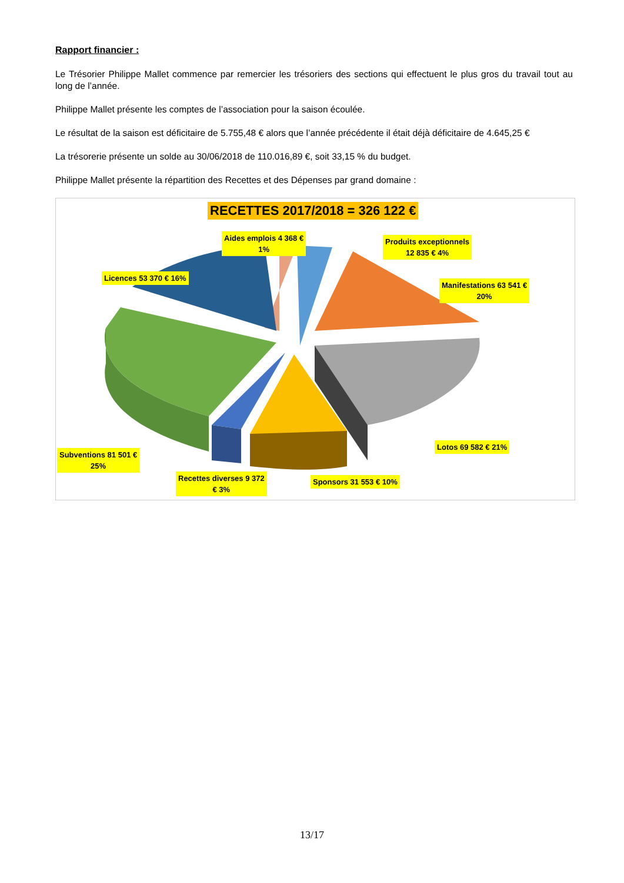Rapport financier :
Le Trésorier Philippe Mallet commence par remercier les trésoriers des sections qui effectuent le plus gros du travail tout au long de l’année.
Philippe Mallet présente les comptes de l’association pour la saison écoulée.
Le résultat de la saison est déficitaire de 5.755,48 € alors que l’année précédente il était déjà déficitaire de 4.645,25 €
La trésorerie présente un solde au 30/06/2018 de 110.016,89 €, soit 33,15 % du budget.
Philippe Mallet présente la répartition des Recettes et des Dépenses par grand domaine :
RECETTES 2017/2018 = 326 122 €
Aides emplois 4 368 €
1%
Produits exceptionnels
12 835 € 4%
Licences 53 370 € 16%
Manifestations 63 541 €
20%
Lotos 69 582 € 21%
Subventions 81 501 €
25%
Recettes diverses 9 372
€ 3%
Sponsors 31 553 € 10%
13/17